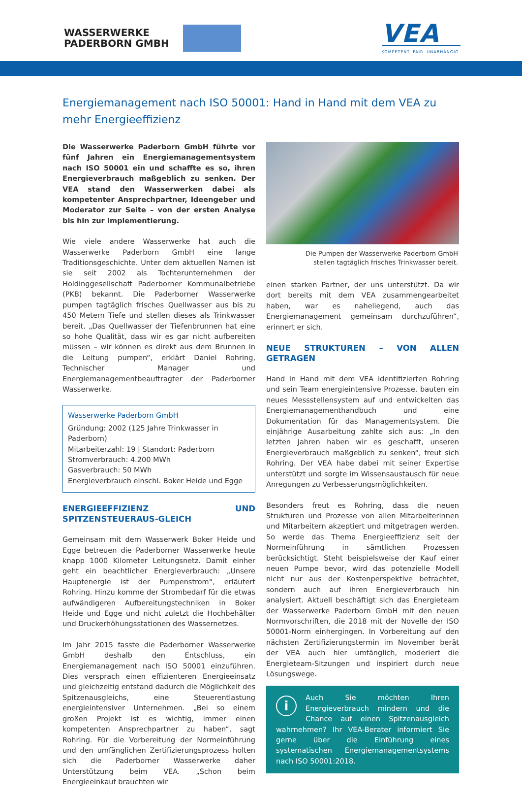WASSERWERKE
PADERBORN GMBH
VEA
KOMPETENT. FAIR. UNABHÄNGIG.
Energiemanagement nach ISO 50001: Hand in Hand mit dem VEA zu mehr Energieeffizienz
Die Wasserwerke Paderborn GmbH führte vor fünf Jahren ein Energiemanagementsystem nach ISO 50001 ein und schaffte es so, ihren Energieverbrauch maßgeblich zu senken. Der VEA stand den Wasserwerken dabei als kompetenter Ansprechpartner, Ideengeber und Moderator zur Seite – von der ersten Analyse bis hin zur Implementierung.
Wie viele andere Wasserwerke hat auch die Wasserwerke Paderborn GmbH eine lange Traditionsgeschichte. Unter dem aktuellen Namen ist sie seit 2002 als Tochterunternehmen der Holdinggesellschaft Paderborner Kommunalbetriebe (PKB) bekannt. Die Paderborner Wasserwerke pumpen tagtäglich frisches Quellwasser aus bis zu 450 Metern Tiefe und stellen dieses als Trinkwasser bereit. „Das Quellwasser der Tiefenbrunnen hat eine so hohe Qualität, dass wir es gar nicht aufbereiten müssen – wir können es direkt aus dem Brunnen in die Leitung pumpen“, erklärt Daniel Rohring, Technischer Manager und Energiemanagementbeauftragter der Paderborner Wasserwerke.
Wasserwerke Paderborn GmbH
Gründung: 2002 (125 Jahre Trinkwasser in Paderborn)
Mitarbeiterzahl: 19 | Standort: Paderborn
Stromverbrauch: 4.200 MWh
Gasverbrauch: 50 MWh
Energieverbrauch einschl. Boker Heide und Egge
ENERGIEEFFIZIENZ UND SPITZENSTEUERAUS-GLEICH
Gemeinsam mit dem Wasserwerk Boker Heide und Egge betreuen die Paderborner Wasserwerke heute knapp 1000 Kilometer Leitungsnetz. Damit einher geht ein beachtlicher Energieverbrauch: „Unsere Hauptenergie ist der Pumpenstrom“, erläutert Rohring. Hinzu komme der Strombedarf für die etwas aufwändigeren Aufbereitungstechniken in Boker Heide und Egge und nicht zuletzt die Hochbehälter und Druckerhöhungsstationen des Wassernetzes.
Im Jahr 2015 fasste die Paderborner Wasserwerke GmbH deshalb den Entschluss, ein Energiemanagement nach ISO 50001 einzuführen. Dies versprach einen effizienteren Energieeinsatz und gleichzeitig entstand dadurch die Möglichkeit des Spitzenausgleichs, eine Steuerentlastung energieintensiver Unternehmen. „Bei so einem großen Projekt ist es wichtig, immer einen kompetenten Ansprechpartner zu haben“, sagt Rohring. Für die Vorbereitung der Normeinführung und den umfänglichen Zertifizierungsprozess holten sich die Paderborner Wasserwerke daher Unterstützung beim VEA. „Schon beim Energieeinkauf brauchten wir
Die Pumpen der Wasserwerke Paderborn GmbH
stellen tagtäglich frisches Trinkwasser bereit.
einen starken Partner, der uns unterstützt. Da wir dort bereits mit dem VEA zusammengearbeitet haben, war es naheliegend, auch das Energiemanagement gemeinsam durchzuführen“, erinnert er sich.
NEUE STRUKTUREN – VON ALLEN GETRAGEN
Hand in Hand mit dem VEA identifizierten Rohring und sein Team energieintensive Prozesse, bauten ein neues Messstellensystem auf und entwickelten das Energiemanagementhandbuch und eine Dokumentation für das Managementsystem. Die einjährige Ausarbeitung zahlte sich aus: „In den letzten Jahren haben wir es geschafft, unseren Energieverbrauch maßgeblich zu senken“, freut sich Rohring. Der VEA habe dabei mit seiner Expertise unterstützt und sorgte im Wissensaustausch für neue Anregungen zu Verbesserungsmöglichkeiten.
Besonders freut es Rohring, dass die neuen Strukturen und Prozesse von allen Mitarbeiterinnen und Mitarbeitern akzeptiert und mitgetragen werden. So werde das Thema Energieeffizienz seit der Normeinführung in sämtlichen Prozessen berücksichtigt. Steht beispielsweise der Kauf einer neuen Pumpe bevor, wird das potenzielle Modell nicht nur aus der Kostenperspektive betrachtet, sondern auch auf ihren Energieverbrauch hin analysiert. Aktuell beschäftigt sich das Energieteam der Wasserwerke Paderborn GmbH mit den neuen Normvorschriften, die 2018 mit der Novelle der ISO 50001-Norm einhergingen. In Vorbereitung auf den nächsten Zertifizierungstermin im November berät der VEA auch hier umfänglich, moderiert die Energieteam-Sitzungen und inspiriert durch neue Lösungswege.
i
Auch Sie möchten Ihren Energieverbrauch mindern und die Chance auf einen Spitzenausgleich wahrnehmen? Ihr VEA-Berater informiert Sie gerne über die Einführung eines systematischen Energiemanagementsystems nach ISO 50001:2018.